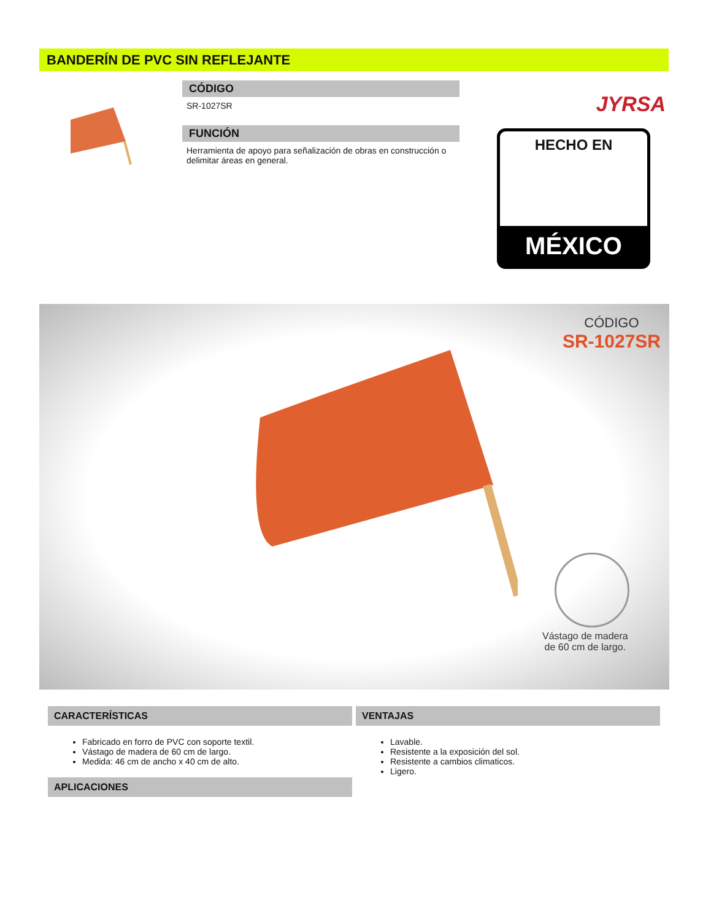BANDERÍN DE PVC SIN REFLEJANTE
CÓDIGO
SR-1027SR
FUNCIÓN
Herramienta de apoyo para señalización de obras en construcción o delimitar áreas en general.
JYRSA
HECHO EN
MÉXICO
CÓDIGO
SR-1027SR
Vástago de madera
de 60 cm de largo.
CARACTERÍSTICAS
Fabricado en forro de PVC con soporte textil.
Vástago de madera de 60 cm de largo.
Medida: 46 cm de ancho x 40 cm de alto.
APLICACIONES
VENTAJAS
Lavable.
Resistente a la exposición del sol.
Resistente a cambios climaticos.
Ligero.